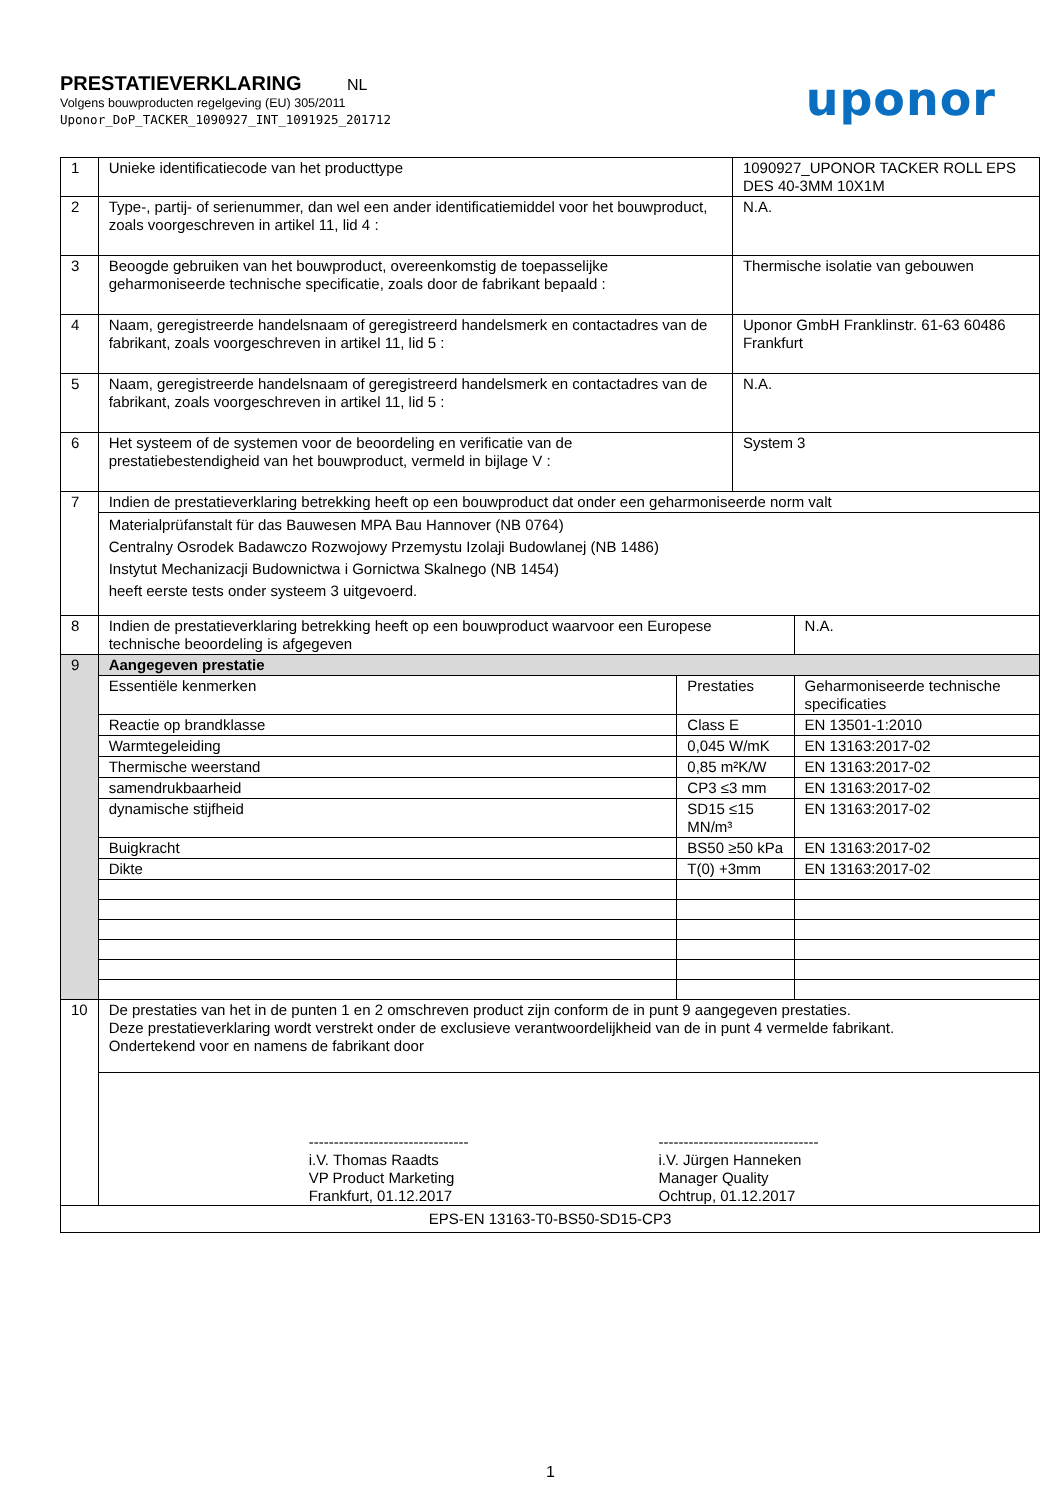PRESTATIEVERKLARING NL
Volgens bouwproducten regelgeving (EU) 305/2011
Uponor_DoP_TACKER_1090927_INT_1091925_201712
uponor
| 1 | Unieke identificatiecode van het producttype | | 1090927_UPONOR TACKER ROLL EPS DES 40-3MM 10X1M | |
| 2 | Type-, partij- of serienummer, dan wel een ander identificatiemiddel voor het bouwproduct, zoals voorgeschreven in artikel 11, lid 4 : | | N.A. | |
| 3 | Beoogde gebruiken van het bouwproduct, overeenkomstig de toepasselijke geharmoniseerde technische specificatie, zoals door de fabrikant bepaald : | | Thermische isolatie van gebouwen | |
| 4 | Naam, geregistreerde handelsnaam of geregistreerd handelsmerk en contactadres van de fabrikant, zoals voorgeschreven in artikel 11, lid 5 : | | Uponor GmbH Franklinstr. 61-63 60486 Frankfurt | |
| 5 | Naam, geregistreerde handelsnaam of geregistreerd handelsmerk en contactadres van de fabrikant, zoals voorgeschreven in artikel 11, lid 5 : | | N.A. | |
| 6 | Het systeem of de systemen voor de beoordeling en verificatie van de prestatiebestendigheid van het bouwproduct, vermeld in bijlage V : | | System 3 | |
| 7 | Indien de prestatieverklaring betrekking heeft op een bouwproduct dat onder een geharmoniseerde norm valt | | | |
| | Materialprüfanstalt für das Bauwesen MPA Bau Hannover (NB 0764) Centralny Osrodek Badawczo Rozwojowy Przemystu Izolaji Budowlanej (NB 1486) Instytut Mechanizacji Budownictwa i Gornictwa Skalnego (NB 1454) heeft eerste tests onder systeem 3 uitgevoerd. | | | |
| 8 | Indien de prestatieverklaring betrekking heeft op een bouwproduct waarvoor een Europese technische beoordeling is afgegeven | | | N.A. |
| 9 | Aangegeven prestatie | | | |
| | Essentiële kenmerken | Prestaties | | Geharmoniseerde technische specificaties |
| | Reactie op brandklasse | Class E | | EN 13501-1:2010 |
| | Warmtegeleiding | 0,045 W/mK | | EN 13163:2017-02 |
| | Thermische weerstand | 0,85 m²K/W | | EN 13163:2017-02 |
| | samendrukbaarheid | CP3 ≤3 mm | | EN 13163:2017-02 |
| | dynamische stijfheid | SD15 ≤15 MN/m³ | | EN 13163:2017-02 |
| | Buigkracht | BS50 ≥50 kPa | | EN 13163:2017-02 |
| | Dikte | T(0) +3mm | | EN 13163:2017-02 |
| 10 | De prestaties van het in de punten 1 en 2 omschreven product zijn conform de in punt 9 aangegeven prestaties. Deze prestatieverklaring wordt verstrekt onder de exclusieve verantwoordelijkheid van de in punt 4 vermelde fabrikant. Ondertekend voor en namens de fabrikant door | | | |
| | -------------------------------- i.V. Thomas Raadts VP Product Marketing Frankfurt, 01.12.2017 -------------------------------- i.V. Jürgen Hanneken Manager Quality Ochtrup, 01.12.2017 | | | |
| EPS-EN 13163-T0-BS50-SD15-CP3 | | | | |
1